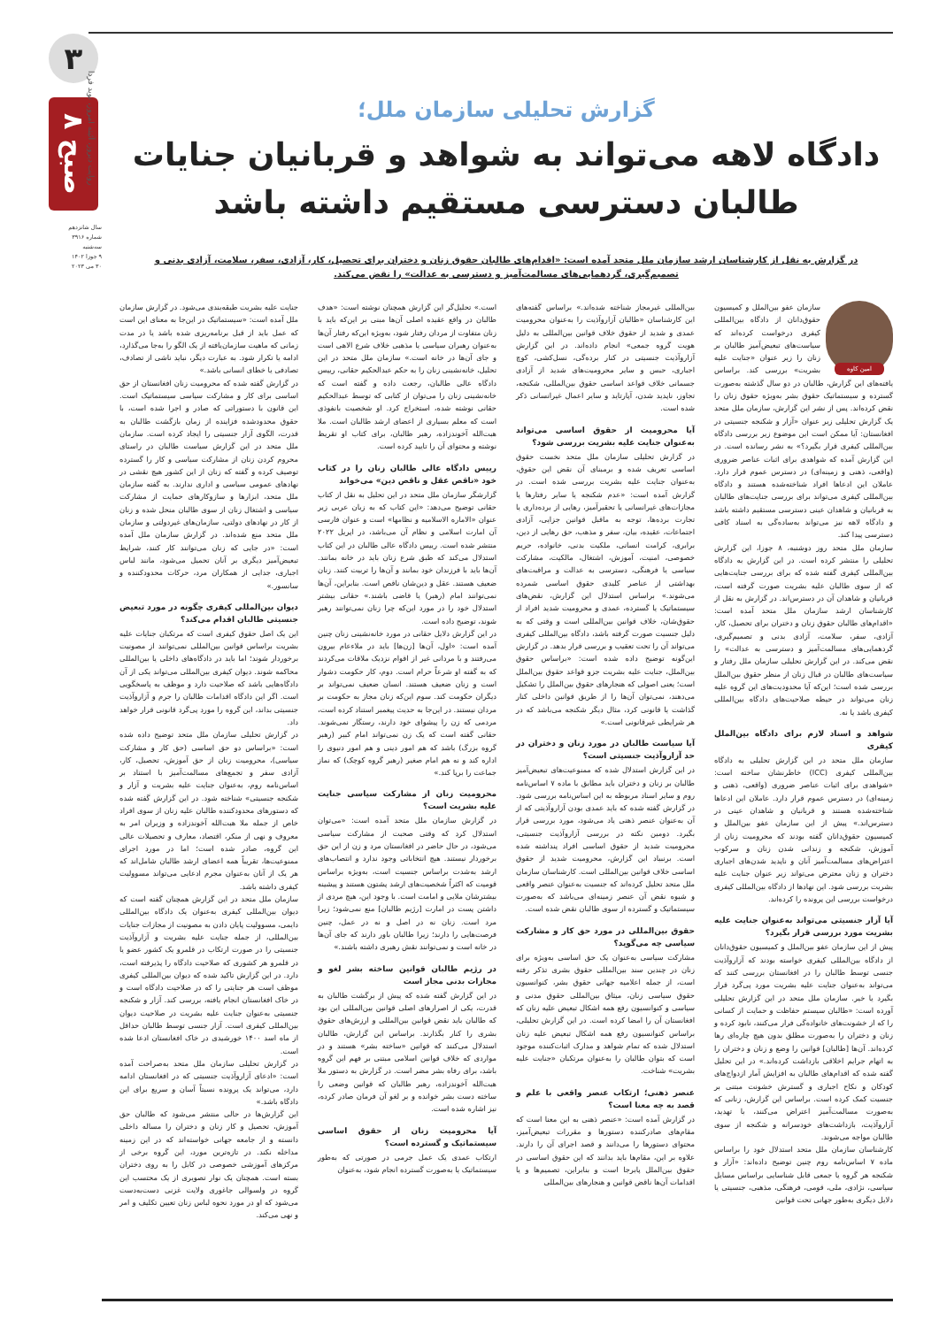۳
۸ صبح
سال شانزدهم
شماره ۳۹۱۶
سه‌شنبه
۹ جوزا ۱۴۰۲
۳۰ می ۲۰۲۳
روایت دیروز، آئینه امروز، نوید فردا
گزارش تحلیلی سازمان ملل؛
دادگاه لاهه می‌تواند به شواهد و قربانیان جنایات
طالبان دسترسی مستقیم داشته باشد
در گزارش به نقل از کارشناسان ارشد سازمان ملل متحد آمده است: «اقدام‌های طالبان حقوق زنان و دختران برای تحصیل، کار، آزادی، سفر، سلامت، آزادی بدنی و تصمیم‌گیری، گردهمایی‌های مسالمت‌آمیز و دسترسی به عدالت» را نقض می‌کند.
امین کاوه
سازمان عفو بین‌الملل و کمیسیون حقوق‌دانان از دادگاه بین‌المللی کیفری درخواست کرده‌اند که سیاست‌های تبعیض‌آمیز طالبان بر زنان را زیر عنوان «جنایت علیه بشریت» بررسی کند. براساس یافته‌های این گزارش، طالبان در دو سال گذشته به‌صورت گسترده و سیستماتیک حقوق بشر به‌ویژه حقوق زنان را نقض کرده‌اند. پس از نشر این گزارش، سازمان ملل متحد یک گزارش تحلیلی زیر عنوان «آزار و شکنجه جنسیتی در افغانستان: آیا ممکن است این موضوع زیر بررسی دادگاه بین‌المللی کیفری قرار بگیرد؟» به نشر رسانده است. در این گزارش آمده که شواهدی برای اثبات عناصر ضروری (واقعی، ذهنی و زمینه‌ای) در دسترس عموم قرار دارد. عاملان این ادعاها افراد شناخته‌شده هستند و دادگاه بین‌المللی کیفری می‌تواند برای بررسی جنایت‌های طالبان به قربانیان و شاهدان عینی دسترسی مستقیم داشته باشد و دادگاه لاهه نیز می‌تواند به‌ساده‌گی به اسناد کافی دسترسی پیدا کند.
سازمان ملل متحد روز دوشنبه، ۸ جوزا، این گزارش تحلیلی را منتشر کرده است. در این گزارش به دادگاه بین‌المللی کیفری گفته شده که برای بررسی جنایت‌هایی که از سوی طالبان علیه بشریت صورت گرفته است، قربانیان و شاهدان آن در دسترس‌اند. در گزارش به نقل از کارشناسان ارشد سازمان ملل متحد آمده است: «اقدام‌های طالبان حقوق زنان و دختران برای تحصیل، کار، آزادی، سفر، سلامت، آزادی بدنی و تصمیم‌گیری، گردهمایی‌های مسالمت‌آمیز و دسترسی به عدالت» را نقض می‌کند. در این گزارش تحلیلی سازمان ملل رفتار و سیاست‌های طالبان در قبال زنان از منظر حقوق بین‌الملل بررسی شده است؛ این‌که آیا محدودیت‌های این گروه علیه زنان می‌تواند در حیطه صلاحیت‌های دادگاه بین‌المللی کیفری باشد یا نه.
شواهد و اسناد لازم برای دادگاه بین‌الملل کیفری
سازمان ملل متحد در این گزارش تحلیلی به دادگاه بین‌المللی کیفری (ICC) خاطرنشان ساخته است: «شواهدی برای اثبات عناصر ضروری (واقعی، ذهنی و زمینه‌ای) در دسترس عموم قرار دارد. عاملان این ادعاها شناخته‌شده هستند و قربانیان و شاهدان عینی در دسترس‌اند.» پیش از این سازمان عفو بین‌الملل و کمیسیون حقوق‌دانان گفته بودند که محرومیت زنان از آموزش، شکنجه و زندانی شدن زنان و سرکوب اعتراض‌های مسالمت‌آمیز آنان و ناپدید شدن‌های اجباری دختران و زنان معترض می‌تواند زیر عنوان جنایت علیه بشریت بررسی شود. این نهادها از دادگاه بین‌المللی کیفری درخواست بررسی این پرونده را کرده‌اند.
آیا آزار جنسیتی می‌تواند به‌عنوان جنایت علیه بشریت مورد بررسی قرار بگیرد؟
پیش از این سازمان عفو بین‌الملل و کمیسیون حقوق‌دانان از دادگاه بین‌المللی کیفری خواسته بودند که آزاروآذیت جنسی توسط طالبان را در افغانستان بررسی کنند که می‌تواند به‌عنوان جنایت علیه بشریت مورد پی‌گرد قرار بگیرد یا خیر. سازمان ملل متحد در این گزارش تحلیلی آورده است: «طالبان سیستم حفاظت و حمایت از کسانی را که از خشونت‌های خانواده‌گی فرار می‌کنند، نابود کرده و زنان و دختران را به‌صورت مطلق بدون هیچ چاره‌ای رها کرده‌اند. آن‌ها [طالبان] قوانین را وضع و زنان و دختران را به اتهام جرایم اخلاقی بازداشت کرده‌اند.» در این تحلیل گفته شده که اقدام‌های طالبان به افزایش آمار ازدواج‌های کودکان و نکاح اجباری و گسترش خشونت مبتنی بر جنسیت کمک کرده است. براساس این گزارش، زنانی که به‌صورت مسالمت‌آمیز اعتراض می‌کنند، با تهدید، آزاروآذیت، بازداشت‌های خودسرانه و شکنجه از سوی طالبان مواجه می‌شوند.
کارشناسان سازمان ملل متحد استدلال خود را براساس ماده ۷ اساس‌نامه روم چنین توضیح داده‌اند: «آزار و شکنجه هر گروه یا جمعی قابل شناسایی براساس مسایل سیاسی، نژادی، ملی، قومی، فرهنگی، مذهبی، جنسیتی یا دلایل دیگری به‌طور جهانی تحت قوانین
بین‌المللی غیرمجاز شناخته شده‌اند.» براساس گفته‌های این کارشناسان «طالبان آزاروآذیت را به‌عنوان محرومیت عمدی و شدید از حقوق خلاف قوانین بین‌المللی به دلیل هویت گروه جمعی» انجام داده‌اند. در این گزارش آزاروآذیت جنسیتی در کنار برده‌گی، نسل‌کشی، کوچ اجباری، حبس و سایر محرومیت‌های شدید از آزادی جسمانی خلاف قواعد اساسی حقوق بین‌المللی، شکنجه، تجاوز، ناپدید شدن، آپارتاید و سایر اعمال غیرانسانی ذکر شده است.
آیا محرومیت از حقوق اساسی می‌تواند به‌عنوان جنایت علیه بشریت بررسی شود؟
در گزارش تحلیلی سازمان ملل متحد نخست حقوق اساسی تعریف شده و برمبنای آن نقض این حقوق، به‌عنوان جنایت علیه بشریت بررسی شده است. در گزارش آمده است: «عدم شکنجه یا سایر رفتارها یا مجازات‌های غیرانسانی یا تحقیرآمیز، رهایی از برده‌داری یا تجارت برده‌ها، توجه به ماقبل قوانین جزایی، آزادی اجتماعات، عقیده، بیان، سفر و مذهب، حق رهایی از دین، برابری، کرامت انسانی، ملکیت بدنی، خانواده، حریم خصوصی، امنیت، آموزش، اشتغال، مالکیت، مشارکت سیاسی یا فرهنگی، دسترسی به عدالت و مراقبت‌های بهداشتی از عناصر کلیدی حقوق اساسی شمرده می‌شوند.» براساس استدلال این گزارش، نقض‌های سیستماتیک یا گسترده، عمدی و محرومیت شدید افراد از حقوق‌شان، خلاف قوانین بین‌المللی است و وقتی که به دلیل جنسیت صورت گرفته باشد، دادگاه بین‌المللی کیفری می‌تواند آن را تحت تعقیب و بررسی قرار بدهد. در گزارش این‌گونه توضیح داده شده است: «براساس حقوق بین‌الملل، جنایت علیه بشریت جزو قواعد حقوق بین‌الملل است؛ یعنی اصولی که هنجارهای حقوق بین‌الملل را تشکیل می‌دهند، نمی‌توان آن‌ها را از طریق قوانین داخلی کنار گذاشت یا قانونی کرد، مثال دیگر شکنجه می‌باشد که در هر شرایطی غیرقانونی است.»
آیا سیاست طالبان در مورد زنان و دختران در حد آزاروآذیت جنسیتی است؟
در این گزارش استدلال شده که ممنوعیت‌های تبعیض‌آمیز طالبان بر زنان و دختران باید مطابق با ماده ۷ اساس‌نامه روم و سایر اسناد مربوطه به این اساس‌نامه بررسی شود. در گزارش گفته شده که باید عمدی بودن آزاروآذیتی که از آن به‌عنوان عنصر ذهنی یاد می‌شود، مورد بررسی قرار بگیرد. دومین نکته در بررسی آزاروآذیت جنسیتی، محرومیت شدید از حقوق اساسی افراد پنداشته شده است. برنبیاد این گزارش، محرومیت شدید از حقوق اساسی خلاف قوانین بین‌المللی است. کارشناسان سازمان ملل متحد تحلیل کرده‌اند که جنسیت به‌عنوان عنصر واقعی و شیوه نقض آن عنصر زمینه‌ای می‌باشد که به‌صورت سیستماتیک و گسترده از سوی طالبان نقض شده است.
حقوق بین‌المللی در مورد حق کار و مشارکت سیاسی چه می‌گوید؟
مشارکت سیاسی به‌عنوان یک حق اساسی به‌ویژه برای زنان در چندین سند بین‌المللی حقوق بشری تذکر رفته است، از جمله اعلامیه جهانی حقوق بشر، کنوانسیون حقوق سیاسی زنان، میثاق بین‌المللی حقوق مدنی و سیاسی و کنوانسیون رفع همه اشکال تبعیض علیه زنان که افغانستان آن را امضا کرده است. در این گزارش تحلیلی، براساس کنوانسیون رفع همه اشکال تبعیض علیه زنان استدلال شده که تمام شواهد و مدارک اثبات‌کننده موجود است که بتوان طالبان را به‌عنوان مرتکبان «جنایت علیه بشریت» شناخت.
عنصر ذهنی؛ ارتکاب عنصر واقعی با علم و قصد به چه معنا است؟
در گزارش آمده است: «عنصر ذهنی به این معنا است که مقام‌های صادرکننده دستورها و مقررات تبعیض‌آمیز، محتوای دستورها را می‌دانند و قصد اجرای آن را دارند. علاوه بر این، مقام‌ها باید بدانند که این حقوق اساسی در حقوق بین‌الملل پابرجا است و بنابراین، تصمیم‌ها و یا اقدامات آن‌ها ناقض قوانین و هنجارهای بین‌المللی
است.» تحلیل‌گر این گزارش همچنان نوشته است: «هدف طالبان در واقع عقیده اصلی آن‌ها مبنی بر این‌که باید با زنان متفاوت از مردان رفتار شود، به‌ویژه این‌که رفتار آن‌ها به‌عنوان رهبران سیاسی یا مذهبی خلاف شرع الاهی است و جای آن‌ها در خانه است.» سازمان ملل متحد در این تحلیل، خانه‌نشینی زنان را به حکم عبدالحکیم حقانی، رییس دادگاه عالی طالبان، رجعت داده و گفته است که خانه‌نشینی زنان را می‌توان از کتابی که توسط عبدالحکیم حقانی نوشته شده، استخراج کرد. او شخصیت بانفوذی است که معلم بسیاری از اعضای ارشد طالبان است. ملا هبت‌الله آخوندزاده، رهبر طالبان، برای کتاب او تقریظ نوشته و محتوای آن را تایید کرده است.
رییس دادگاه عالی طالبان زنان را در کتاب خود «ناقص عقل و ناقص دین» می‌خواند
گزارشگر سازمان ملل متحد در این تحلیل به نقل از کتاب حقانی توضیح می‌دهد: «این کتاب که به زبان عربی زیر عنوان «الاماره الاسلامیه و نظامها» است و عنوان فارسی آن امارت اسلامی و نظام آن می‌باشد، در اپریل ۲۰۲۲ منتشر شده است. رییس دادگاه عالی طالبان در این کتاب استدلال می‌کند که طبق شرع زنان باید در خانه بمانند. آن‌ها باید با فرزندان خود بمانند و آن‌ها را تربیت کنند. زنان ضعیف هستند. عقل و دین‌شان ناقص است. بنابراین، آن‌ها نمی‌توانند امام (رهبر) یا قاضی باشند.» حقانی بیشتر استدلال خود را در مورد این‌که چرا زنان نمی‌توانند رهبر شوند، توضیح داده است.
در این گزارش دلایل حقانی در مورد خانه‌نشینی زنان چنین آمده است: «اول، آن‌ها [زن‌ها] باید در ملاء‌عام بیرون می‌رفتند و با مردانی غیر از اقوام نزدیک ملاقات می‌کردند که به گفته او شرعاً حرام است. دوم، کار حکومت دشوار است و زنان ضعیف هستند. انسان ضعیف نمی‌تواند بر دیگران حکومت کند. سوم این‌که زنان مجاز به حکومت بر مردان نیستند. در این‌جا به حدیث پیغمبر استناد کرده است، مردمی که زن را پیشوای خود دارند، رستگار نمی‌شوند. حقانی گفته است که یک زن نمی‌تواند امام کبیر (رهبر گروه بزرگ) باشد که هم امور دینی و هم امور دنیوی را اداره کند و نه هم امام صغیر (رهبر گروه کوچک) که نماز جماعت را برپا کند.»
محرومیت زنان از مشارکت سیاسی جنایت علیه بشریت است؟
در گزارش سازمان ملل متحد آمده است: «می‌توان استدلال کرد که وقتی صحبت از مشارکت سیاسی می‌شود، در حال حاضر در افغانستان مرد و زن از این حق برخوردار نیستند. هیچ انتخاباتی وجود ندارد و انتصاب‌های ارشد به‌شدت براساس جنسیت است، به‌ویژه براساس قومیت که اکثراً شخصیت‌های ارشد پشتون هستند و پیشینه بیشترشان ملایی و امامت است. با وجود این، هیچ مردی از داشتن پست در امارت [رژیم طالبان] منع نمی‌شود؛ زیرا مرد است. زنان نه در اصل و نه در عمل، چنین فرصت‌هایی را دارند؛ زیرا طالبان باور دارند که جای آن‌ها در خانه است و نمی‌توانند نقش رهبری داشته باشند.»
در رژیم طالبان قوانین ساخته بشر لغو و مجازات بدنی مجاز است
در این گزارش گفته شده که پیش از برگشت طالبان به قدرت، یکی از اصرارهای اصلی قوانین بین‌المللی این بود که طالبان باید نقض قوانین بین‌المللی و ارزش‌های حقوق بشری را کنار بگذارند. براساس این گزارش، طالبان استدلال می‌کنند که قوانین «ساخته بشر» هستند و در مواردی که خلاف قوانین اسلامی مبتنی بر فهم این گروه باشد، برای رفاه بشر مضر است. در گزارش به دستور ملا هبت‌الله آخوندزاده، رهبر طالبان که قوانین وضعی را ساخته دست بشر خوانده و بر لغو آن فرمان صادر کرده، نیز اشاره شده است.
آیا محرومیت زنان از حقوق اساسی سیستماتیک و گسترده است؟
ارتکاب عمدی یک عمل جرمی در صورتی که به‌طور سیستماتیک یا به‌صورت گسترده انجام شود، به‌عنوان
جنایت علیه بشریت طبقه‌بندی می‌شود. در گزارش سازمان ملل آمده است: «سیستماتیک در این‌جا به معنای این است که عمل باید از قبل برنامه‌ریزی شده باشد یا در مدت زمانی که ماهیت سازمان‌یافته از یک الگو را به‌جا می‌گذارد، ادامه یا تکرار شود. به عبارت دیگر، نباید ناشی از تصادف، تصادفی یا خطای انسانی باشد.»
در گزارش گفته شده که محرومیت زنان افغانستان از حق اساسی برای کار و مشارکت سیاسی سیستماتیک است. این قانون با دستوراتی که صادر و اجرا شده است، با حقوق محدودشده فزاینده از زمان بازگشت طالبان به قدرت، الگوی آزار جنسیتی را ایجاد کرده است. سازمان ملل متحد در این گزارش سیاست طالبان در راستای محروم کردن زنان از مشارکت سیاسی و کار را گسترده توصیف کرده و گفته که زنان از این کشور هیچ نقشی در نهادهای عمومی سیاسی و اداری ندارند. به گفته سازمان ملل متحد، ابزارها و سازوکارهای حمایت از مشارکت سیاسی و اشتغال زنان از سوی طالبان منحل شده و زنان از کار در نهادهای دولتی، سازمان‌های غیردولتی و سازمان ملل متحد منع شده‌اند. در گزارش سازمان ملل آمده است: «در جایی که زنان می‌توانند کار کنند، شرایط تبعیض‌آمیز دیگری بر آنان تحمیل می‌شود، مانند لباس اجباری، جدایی از همکاران مرد، حرکات محدودکننده و سانسور.»
دیوان بین‌المللی کیفری چگونه در مورد تبعیض جنسیتی طالبان اقدام می‌کند؟
این یک اصل حقوق کیفری است که مرتکبان جنایات علیه بشریت براساس قوانین بین‌المللی نمی‌توانند از مصونیت برخوردار شوند؛ اما باید در دادگاه‌های داخلی یا بین‌المللی محاکمه شوند. دیوان کیفری بین‌المللی می‌تواند یکی از آن دادگاه‌هایی باشد که صلاحیت دارد و موظف به پاسخگویی است. اگر این دادگاه اقدامات طالبان را جرم و آزاروآذیت جنسیتی بداند، این گروه را مورد پی‌گرد قانونی قرار خواهد داد.
در گزارش تحلیلی سازمان ملل متحد توضیح داده شده است: «براساس دو حق اساسی (حق کار و مشارکت سیاسی)، محرومیت زنان از حق آموزش، تحصیل، کار، آزادی سفر و تجمع‌های مسالمت‌آمیز با استناد بر اساس‌نامه روم، به‌عنوان جنایت علیه بشریت و آزار و شکنجه جنسیتی» شناخته شود. در این گزارش گفته شده که دستورهای محدودکننده طالبان علیه زنان از سوی افراد خاص از جمله ملا هبت‌الله آخوندزاده و وزیران امر به معروف و نهی از منکر، اقتصاد، معارف و تحصیلات عالی این گروه، صادر شده است؛ اما در مورد اجرای ممنوعیت‌ها، تقریباً همه اعضای ارشد طالبان شامل‌اند که هر یک از آنان به‌عنوان مجرم ادعایی می‌تواند مسوولیت کیفری داشته باشد.
سازمان ملل متحد در این گزارش همچنان گفته است که دیوان بین‌المللی کیفری به‌عنوان یک دادگاه بین‌المللی دایمی، مسوولیت پایان دادن به مصونیت از مجازات جنایات بین‌المللی، از جمله جنایت علیه بشریت و آزاروآذیت جنسیتی را در صورت ارتکاب در قلمرو یک کشور عضو یا در قلمرو هر کشوری که صلاحیت دادگاه را پذیرفته است، دارد. در این گزارش تاکید شده که دیوان بین‌المللی کیفری موظف است هر جنایتی را که در صلاحیت دادگاه است و در خاک افغانستان انجام یافته، بررسی کند. آزار و شکنجه جنسیتی به‌عنوان جنایت علیه بشریت در صلاحیت دیوان بین‌المللی کیفری است. آزار جنسی توسط طالبان حداقل از ماه اسد ۱۴۰۰ خورشیدی در خاک افغانستان ادعا شده است.
در گزارش تحلیلی سازمان ملل متحد به‌صراحت آمده است: «ادعای آزاروآذیت جنسیتی که در افغانستان ادامه دارد، می‌تواند یک پرونده نسبتاً آسان و سریع برای این دادگاه باشد.»
این گزارش‌ها در حالی منتشر می‌شود که طالبان حق آموزش، تحصیل و کار زنان و دختران را مساله داخلی دانسته و از جامعه جهانی خواسته‌اند که در این زمینه مداخله نکند. در تازه‌ترین مورد، این گروه برخی از مرکزهای آموزشی خصوصی در کابل را به روی دختران بسته است. همچنان یک نوار تصویری از یک محتسب این گروه در ولسوالی جاغوری ولایت غزنی دست‌به‌دست می‌شود که او در مورد نحوه لباس زنان تعیین تکلیف و امر و نهی می‌کند.